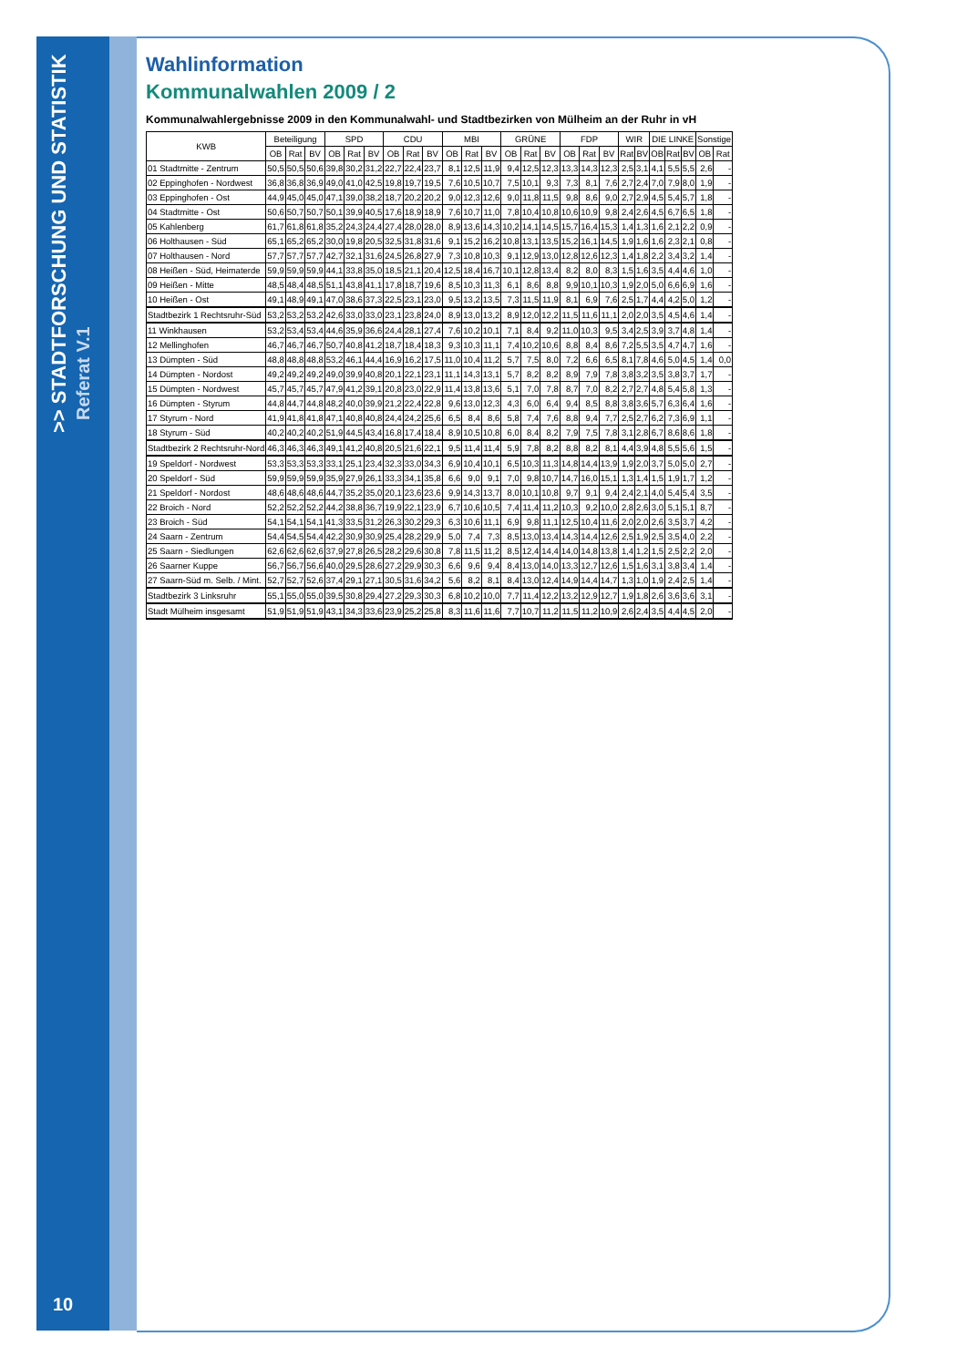>> STADTFORSCHUNG UND STATISTIK Referat V.1
Wahlinformation
Kommunalwahlen 2009 / 2
Kommunalwahlergebnisse 2009 in den Kommunalwahl- und Stadtbezirken von Mülheim an der Ruhr in vH
| KWB | Beteiligung | | | SPD | | | CDU | | | MBI | | | GRÜNE | | | FDP | | | WIR | | DIE LINKE | | | Sonstige | |
| --- | --- | --- | --- | --- | --- | --- | --- | --- | --- | --- | --- | --- | --- | --- | --- | --- | --- | --- | --- | --- | --- | --- | --- | --- | --- |
| | OB | Rat | BV | OB | Rat | BV | OB | Rat | BV | OB | Rat | BV | OB | Rat | BV | OB | Rat | BV | Rat | BV | OB | Rat | BV | OB | Rat |
| 01 Stadtmitte - Zentrum | 50,5 | 50,5 | 50,6 | 39,8 | 30,2 | 31,2 | 22,7 | 22,4 | 23,7 | 8,1 | 12,5 | 11,9 | 9,4 | 12,5 | 12,3 | 13,3 | 14,3 | 12,3 | 2,5 | 3,1 | 4,1 | 5,5 | 5,5 | 2,6 | - |
| 02 Eppinghofen - Nordwest | 36,8 | 36,8 | 36,9 | 49,0 | 41,0 | 42,5 | 19,8 | 19,7 | 19,5 | 7,6 | 10,5 | 10,7 | 7,5 | 10,1 | 9,3 | 7,3 | 8,1 | 7,6 | 2,7 | 2,4 | 7,0 | 7,9 | 8,0 | 1,9 | - |
| 03 Eppinghofen - Ost | 44,9 | 45,0 | 45,0 | 47,1 | 39,0 | 38,2 | 18,7 | 20,2 | 20,2 | 9,0 | 12,3 | 12,6 | 9,0 | 11,8 | 11,5 | 9,8 | 8,6 | 9,0 | 2,7 | 2,9 | 4,5 | 5,4 | 5,7 | 1,8 | - |
| 04 Stadtmitte - Ost | 50,6 | 50,7 | 50,7 | 50,1 | 39,9 | 40,5 | 17,6 | 18,9 | 18,9 | 7,6 | 10,7 | 11,0 | 7,8 | 10,4 | 10,8 | 10,6 | 10,9 | 9,8 | 2,4 | 2,6 | 4,5 | 6,7 | 6,5 | 1,8 | - |
| 05 Kahlenberg | 61,7 | 61,8 | 61,8 | 35,2 | 24,3 | 24,4 | 27,4 | 28,0 | 28,0 | 8,9 | 13,6 | 14,3 | 10,2 | 14,1 | 14,5 | 15,7 | 16,4 | 15,3 | 1,4 | 1,3 | 1,6 | 2,1 | 2,2 | 0,9 | - |
| 06 Holthausen - Süd | 65,1 | 65,2 | 65,2 | 30,0 | 19,8 | 20,5 | 32,5 | 31,8 | 31,6 | 9,1 | 15,2 | 16,2 | 10,8 | 13,1 | 13,5 | 15,2 | 16,1 | 14,5 | 1,9 | 1,6 | 1,6 | 2,3 | 2,1 | 0,8 | - |
| 07 Holthausen - Nord | 57,7 | 57,7 | 57,7 | 42,7 | 32,1 | 31,6 | 24,5 | 26,8 | 27,9 | 7,3 | 10,8 | 10,3 | 9,1 | 12,9 | 13,0 | 12,8 | 12,6 | 12,3 | 1,4 | 1,8 | 2,2 | 3,4 | 3,2 | 1,4 | - |
| 08 Heißen - Süd, Heimaterde | 59,9 | 59,9 | 59,9 | 44,1 | 33,8 | 35,0 | 18,5 | 21,1 | 20,4 | 12,5 | 18,4 | 16,7 | 10,1 | 12,8 | 13,4 | 8,2 | 8,0 | 8,3 | 1,5 | 1,6 | 3,5 | 4,4 | 4,6 | 1,0 | - |
| 09 Heißen - Mitte | 48,5 | 48,4 | 48,5 | 51,1 | 43,8 | 41,1 | 17,8 | 18,7 | 19,6 | 8,5 | 10,3 | 11,3 | 6,1 | 8,6 | 8,8 | 9,9 | 10,1 | 10,3 | 1,9 | 2,0 | 5,0 | 6,6 | 6,9 | 1,6 | - |
| 10 Heißen - Ost | 49,1 | 48,9 | 49,1 | 47,0 | 38,6 | 37,3 | 22,5 | 23,1 | 23,0 | 9,5 | 13,2 | 13,5 | 7,3 | 11,5 | 11,9 | 8,1 | 6,9 | 7,6 | 2,5 | 1,7 | 4,4 | 4,2 | 5,0 | 1,2 | - |
| Stadtbezirk 1 Rechtsruhr-Süd | 53,2 | 53,2 | 53,2 | 42,6 | 33,0 | 33,0 | 23,1 | 23,8 | 24,0 | 8,9 | 13,0 | 13,2 | 8,9 | 12,0 | 12,2 | 11,5 | 11,6 | 11,1 | 2,0 | 2,0 | 3,5 | 4,5 | 4,6 | 1,4 | - |
| 11 Winkhausen | 53,2 | 53,4 | 53,4 | 44,6 | 35,9 | 36,6 | 24,4 | 28,1 | 27,4 | 7,6 | 10,2 | 10,1 | 7,1 | 8,4 | 9,2 | 11,0 | 10,3 | 9,5 | 3,4 | 2,5 | 3,9 | 3,7 | 4,8 | 1,4 | - |
| 12 Mellinghofen | 46,7 | 46,7 | 46,7 | 50,7 | 40,8 | 41,2 | 18,7 | 18,4 | 18,3 | 9,3 | 10,3 | 11,1 | 7,4 | 10,2 | 10,6 | 8,8 | 8,4 | 8,6 | 7,2 | 5,5 | 3,5 | 4,7 | 4,7 | 1,6 | - |
| 13 Dümpten - Süd | 48,8 | 48,8 | 48,8 | 53,2 | 46,1 | 44,4 | 16,9 | 16,2 | 17,5 | 11,0 | 10,4 | 11,2 | 5,7 | 7,5 | 8,0 | 7,2 | 6,6 | 6,5 | 8,1 | 7,8 | 4,6 | 5,0 | 4,5 | 1,4 | 0,0 |
| 14 Dümpten - Nordost | 49,2 | 49,2 | 49,2 | 49,0 | 39,9 | 40,8 | 20,1 | 22,1 | 23,1 | 11,1 | 14,3 | 13,1 | 5,7 | 8,2 | 8,2 | 8,9 | 7,9 | 7,8 | 3,8 | 3,2 | 3,5 | 3,8 | 3,7 | 1,7 | - |
| 15 Dümpten - Nordwest | 45,7 | 45,7 | 45,7 | 47,9 | 41,2 | 39,1 | 20,8 | 23,0 | 22,9 | 11,4 | 13,8 | 13,6 | 5,1 | 7,0 | 7,8 | 8,7 | 7,0 | 8,2 | 2,7 | 2,7 | 4,8 | 5,4 | 5,8 | 1,3 | - |
| 16 Dümpten - Styrum | 44,8 | 44,7 | 44,8 | 48,2 | 40,0 | 39,9 | 21,2 | 22,4 | 22,8 | 9,6 | 13,0 | 12,3 | 4,3 | 6,0 | 6,4 | 9,4 | 8,5 | 8,8 | 3,8 | 3,6 | 5,7 | 6,3 | 6,4 | 1,6 | - |
| 17 Styrum - Nord | 41,9 | 41,8 | 41,8 | 47,1 | 40,8 | 40,8 | 24,4 | 24,2 | 25,6 | 6,5 | 8,4 | 8,6 | 5,8 | 7,4 | 7,6 | 8,8 | 9,4 | 7,7 | 2,5 | 2,7 | 6,2 | 7,3 | 6,9 | 1,1 | - |
| 18 Styrum - Süd | 40,2 | 40,2 | 40,2 | 51,9 | 44,5 | 43,4 | 16,8 | 17,4 | 18,4 | 8,9 | 10,5 | 10,8 | 6,0 | 8,4 | 8,2 | 7,9 | 7,5 | 7,8 | 3,1 | 2,8 | 6,7 | 8,6 | 8,6 | 1,8 | - |
| Stadtbezirk 2 Rechtsruhr-Nord | 46,3 | 46,3 | 46,3 | 49,1 | 41,2 | 40,8 | 20,5 | 21,6 | 22,1 | 9,5 | 11,4 | 11,4 | 5,9 | 7,8 | 8,2 | 8,8 | 8,2 | 8,1 | 4,4 | 3,9 | 4,8 | 5,5 | 5,6 | 1,5 | - |
| 19 Speldorf - Nordwest | 53,3 | 53,3 | 53,3 | 33,1 | 25,1 | 23,4 | 32,3 | 33,0 | 34,3 | 6,9 | 10,4 | 10,1 | 6,5 | 10,3 | 11,3 | 14,8 | 14,4 | 13,9 | 1,9 | 2,0 | 3,7 | 5,0 | 5,0 | 2,7 | - |
| 20 Speldorf - Süd | 59,9 | 59,9 | 59,9 | 35,9 | 27,9 | 26,1 | 33,3 | 34,1 | 35,8 | 6,6 | 9,0 | 9,1 | 7,0 | 9,8 | 10,7 | 14,7 | 16,0 | 15,1 | 1,3 | 1,4 | 1,5 | 1,9 | 1,7 | 1,2 | - |
| 21 Speldorf - Nordost | 48,6 | 48,6 | 48,6 | 44,7 | 35,2 | 35,0 | 20,1 | 23,6 | 23,6 | 9,9 | 14,3 | 13,7 | 8,0 | 10,1 | 10,8 | 9,7 | 9,1 | 9,4 | 2,4 | 2,1 | 4,0 | 5,4 | 5,4 | 3,5 | - |
| 22 Broich - Nord | 52,2 | 52,2 | 52,2 | 44,2 | 38,8 | 36,7 | 19,9 | 22,1 | 23,9 | 6,7 | 10,6 | 10,5 | 7,4 | 11,4 | 11,2 | 10,3 | 9,2 | 10,0 | 2,8 | 2,6 | 3,0 | 5,1 | 5,1 | 8,7 | - |
| 23 Broich - Süd | 54,1 | 54,1 | 54,1 | 41,3 | 33,5 | 31,2 | 26,3 | 30,2 | 29,3 | 6,3 | 10,6 | 11,1 | 6,9 | 9,8 | 11,1 | 12,5 | 10,4 | 11,6 | 2,0 | 2,0 | 2,6 | 3,5 | 3,7 | 4,2 | - |
| 24 Saarn - Zentrum | 54,4 | 54,5 | 54,4 | 42,2 | 30,9 | 30,9 | 25,4 | 28,2 | 29,9 | 5,0 | 7,4 | 7,3 | 8,5 | 13,0 | 13,4 | 14,3 | 14,4 | 12,6 | 2,5 | 1,9 | 2,5 | 3,5 | 4,0 | 2,2 | - |
| 25 Saarn - Siedlungen | 62,6 | 62,6 | 62,6 | 37,9 | 27,8 | 26,5 | 28,2 | 29,6 | 30,8 | 7,8 | 11,5 | 11,2 | 8,5 | 12,4 | 14,4 | 14,0 | 14,8 | 13,8 | 1,4 | 1,2 | 1,5 | 2,5 | 2,2 | 2,0 | - |
| 26 Saarner Kuppe | 56,7 | 56,7 | 56,6 | 40,0 | 29,5 | 28,6 | 27,2 | 29,9 | 30,3 | 6,6 | 9,6 | 9,4 | 8,4 | 13,0 | 14,0 | 13,3 | 12,7 | 12,6 | 1,5 | 1,6 | 3,1 | 3,8 | 3,4 | 1,4 | - |
| 27 Saarn-Süd m. Selb. / Mint. | 52,7 | 52,7 | 52,6 | 37,4 | 29,1 | 27,1 | 30,5 | 31,6 | 34,2 | 5,6 | 8,2 | 8,1 | 8,4 | 13,0 | 12,4 | 14,9 | 14,4 | 14,7 | 1,3 | 1,0 | 1,9 | 2,4 | 2,5 | 1,4 | - |
| Stadtbezirk 3 Linksruhr | 55,1 | 55,0 | 55,0 | 39,5 | 30,8 | 29,4 | 27,2 | 29,3 | 30,3 | 6,8 | 10,2 | 10,0 | 7,7 | 11,4 | 12,2 | 13,2 | 12,9 | 12,7 | 1,9 | 1,8 | 2,6 | 3,6 | 3,6 | 3,1 | - |
| Stadt Mülheim insgesamt | 51,9 | 51,9 | 51,9 | 43,1 | 34,3 | 33,6 | 23,9 | 25,2 | 25,8 | 8,3 | 11,6 | 11,6 | 7,7 | 10,7 | 11,2 | 11,5 | 11,2 | 10,9 | 2,6 | 2,4 | 3,5 | 4,4 | 4,5 | 2,0 | - |
10